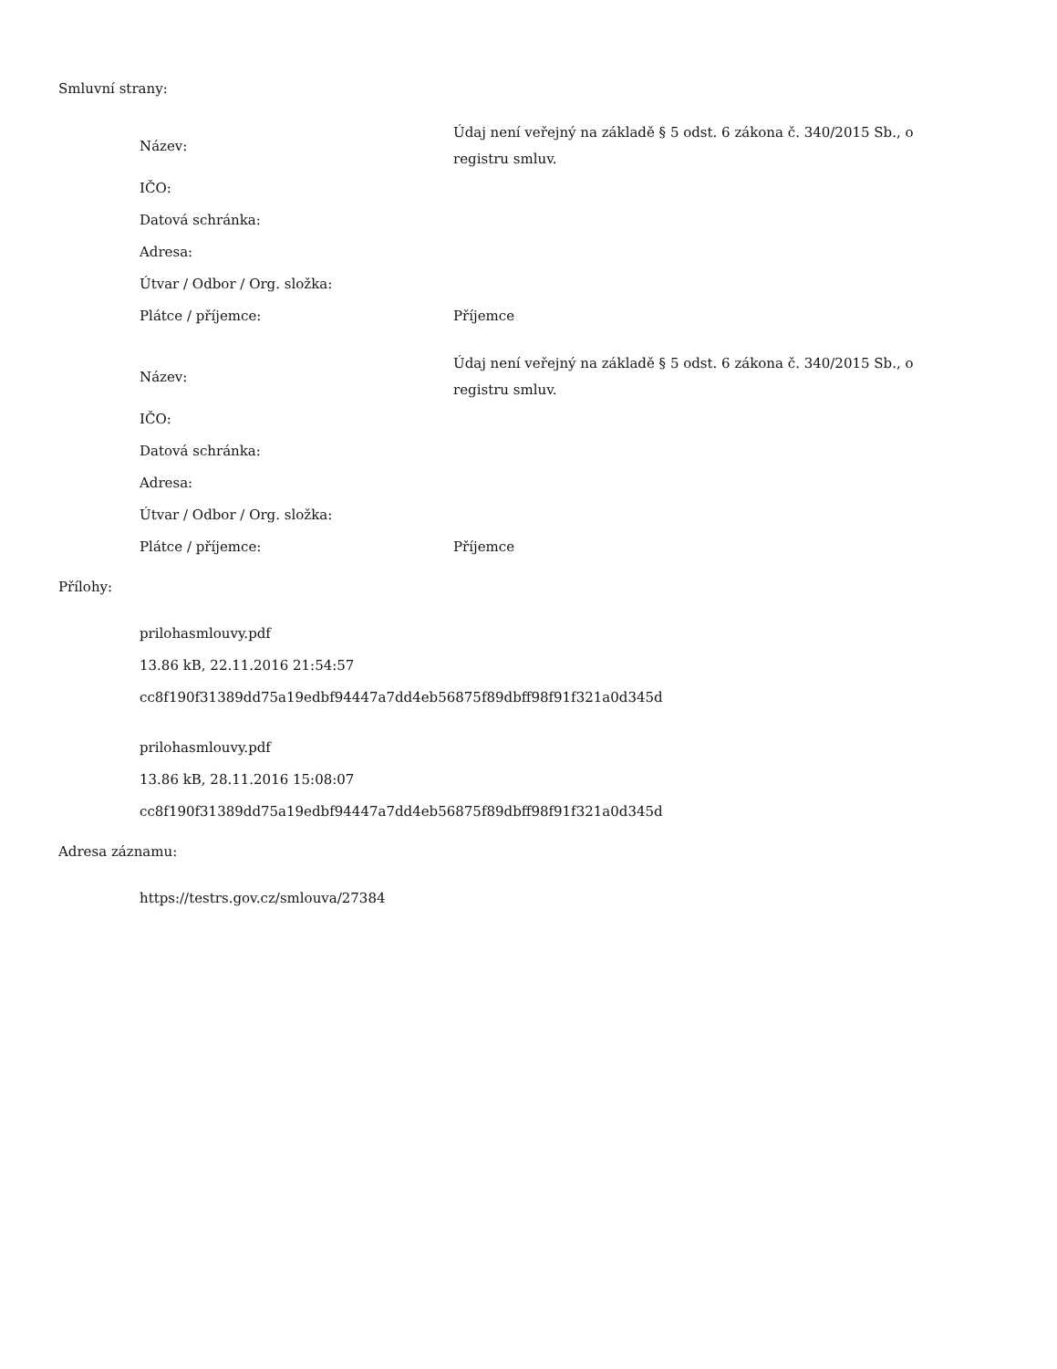Smluvní strany:
| Název: | Údaj není veřejný na základě § 5 odst. 6 zákona č. 340/2015 Sb., o registru smluv. |
| IČO: | |
| Datová schránka: | |
| Adresa: | |
| Útvar / Odbor / Org. složka: | |
| Plátce / příjemce: | Příjemce |
| Název: | Údaj není veřejný na základě § 5 odst. 6 zákona č. 340/2015 Sb., o registru smluv. |
| IČO: | |
| Datová schránka: | |
| Adresa: | |
| Útvar / Odbor / Org. složka: | |
| Plátce / příjemce: | Příjemce |
Přílohy:
prilohasmlouvy.pdf
13.86 kB, 22.11.2016 21:54:57
cc8f190f31389dd75a19edbf94447a7dd4eb56875f89dbff98f91f321a0d345d
prilohasmlouvy.pdf
13.86 kB, 28.11.2016 15:08:07
cc8f190f31389dd75a19edbf94447a7dd4eb56875f89dbff98f91f321a0d345d
Adresa záznamu:
https://testrs.gov.cz/smlouva/27384